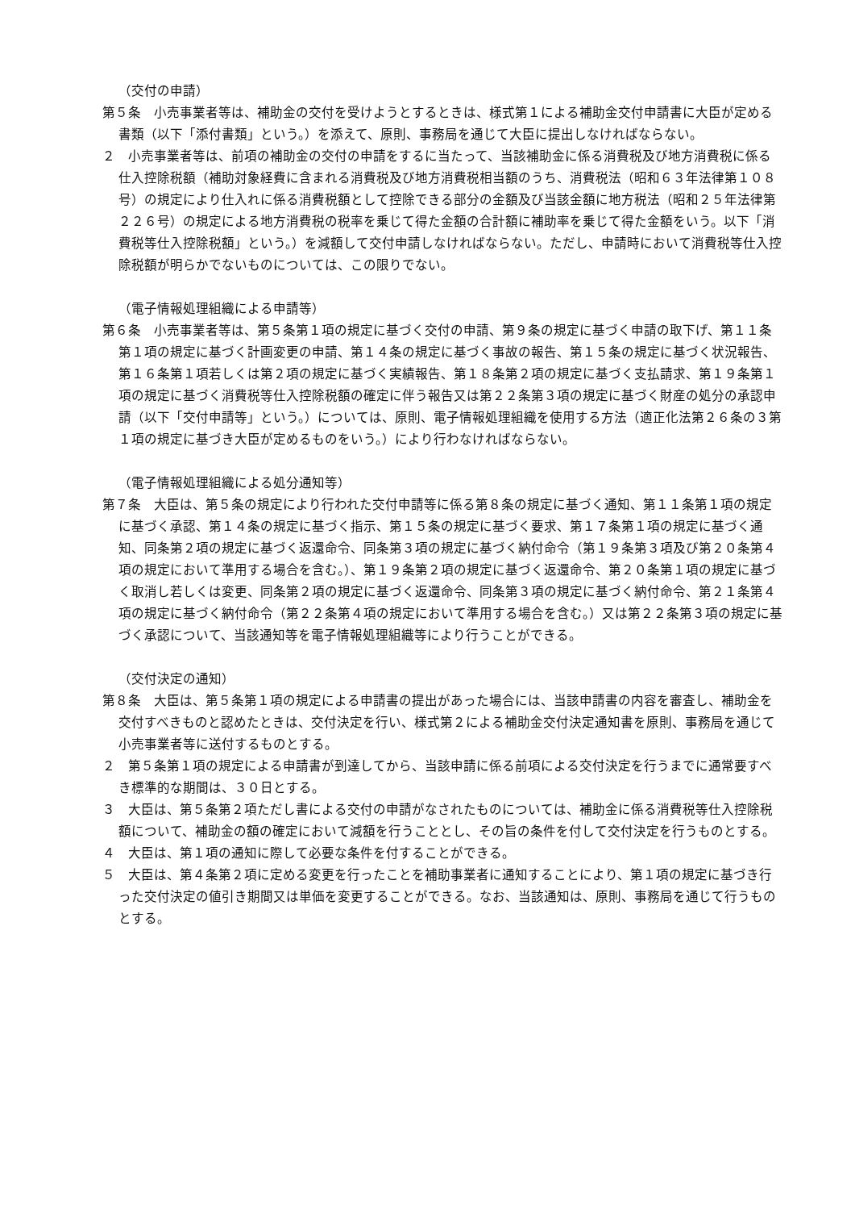（交付の申請）
第５条　小売事業者等は、補助金の交付を受けようとするときは、様式第１による補助金交付申請書に大臣が定める書類（以下「添付書類」という。）を添えて、原則、事務局を通じて大臣に提出しなければならない。
２　小売事業者等は、前項の補助金の交付の申請をするに当たって、当該補助金に係る消費税及び地方消費税に係る仕入控除税額（補助対象経費に含まれる消費税及び地方消費税相当額のうち、消費税法（昭和６３年法律第１０８号）の規定により仕入れに係る消費税額として控除できる部分の金額及び当該金額に地方税法（昭和２５年法律第２２６号）の規定による地方消費税の税率を乗じて得た金額の合計額に補助率を乗じて得た金額をいう。以下「消費税等仕入控除税額」という。）を減額して交付申請しなければならない。ただし、申請時において消費税等仕入控除税額が明らかでないものについては、この限りでない。
（電子情報処理組織による申請等）
第６条　小売事業者等は、第５条第１項の規定に基づく交付の申請、第９条の規定に基づく申請の取下げ、第１１条第１項の規定に基づく計画変更の申請、第１４条の規定に基づく事故の報告、第１５条の規定に基づく状況報告、第１６条第１項若しくは第２項の規定に基づく実績報告、第１８条第２項の規定に基づく支払請求、第１９条第１項の規定に基づく消費税等仕入控除税額の確定に伴う報告又は第２２条第３項の規定に基づく財産の処分の承認申請（以下「交付申請等」という。）については、原則、電子情報処理組織を使用する方法（適正化法第２６条の３第１項の規定に基づき大臣が定めるものをいう。）により行わなければならない。
（電子情報処理組織による処分通知等）
第７条　大臣は、第５条の規定により行われた交付申請等に係る第８条の規定に基づく通知、第１１条第１項の規定に基づく承認、第１４条の規定に基づく指示、第１５条の規定に基づく要求、第１７条第１項の規定に基づく通知、同条第２項の規定に基づく返還命令、同条第３項の規定に基づく納付命令（第１９条第３項及び第２０条第４項の規定において準用する場合を含む。）、第１９条第２項の規定に基づく返還命令、第２０条第１項の規定に基づく取消し若しくは変更、同条第２項の規定に基づく返還命令、同条第３項の規定に基づく納付命令、第２１条第４項の規定に基づく納付命令（第２２条第４項の規定において準用する場合を含む。）又は第２２条第３項の規定に基づく承認について、当該通知等を電子情報処理組織等により行うことができる。
（交付決定の通知）
第８条　大臣は、第５条第１項の規定による申請書の提出があった場合には、当該申請書の内容を審査し、補助金を交付すべきものと認めたときは、交付決定を行い、様式第２による補助金交付決定通知書を原則、事務局を通じて小売事業者等に送付するものとする。
２　第５条第１項の規定による申請書が到達してから、当該申請に係る前項による交付決定を行うまでに通常要すべき標準的な期間は、３０日とする。
３　大臣は、第５条第２項ただし書による交付の申請がなされたものについては、補助金に係る消費税等仕入控除税額について、補助金の額の確定において減額を行うこととし、その旨の条件を付して交付決定を行うものとする。
４　大臣は、第１項の通知に際して必要な条件を付することができる。
５　大臣は、第４条第２項に定める変更を行ったことを補助事業者に通知することにより、第１項の規定に基づき行った交付決定の値引き期間又は単価を変更することができる。なお、当該通知は、原則、事務局を通じて行うものとする。